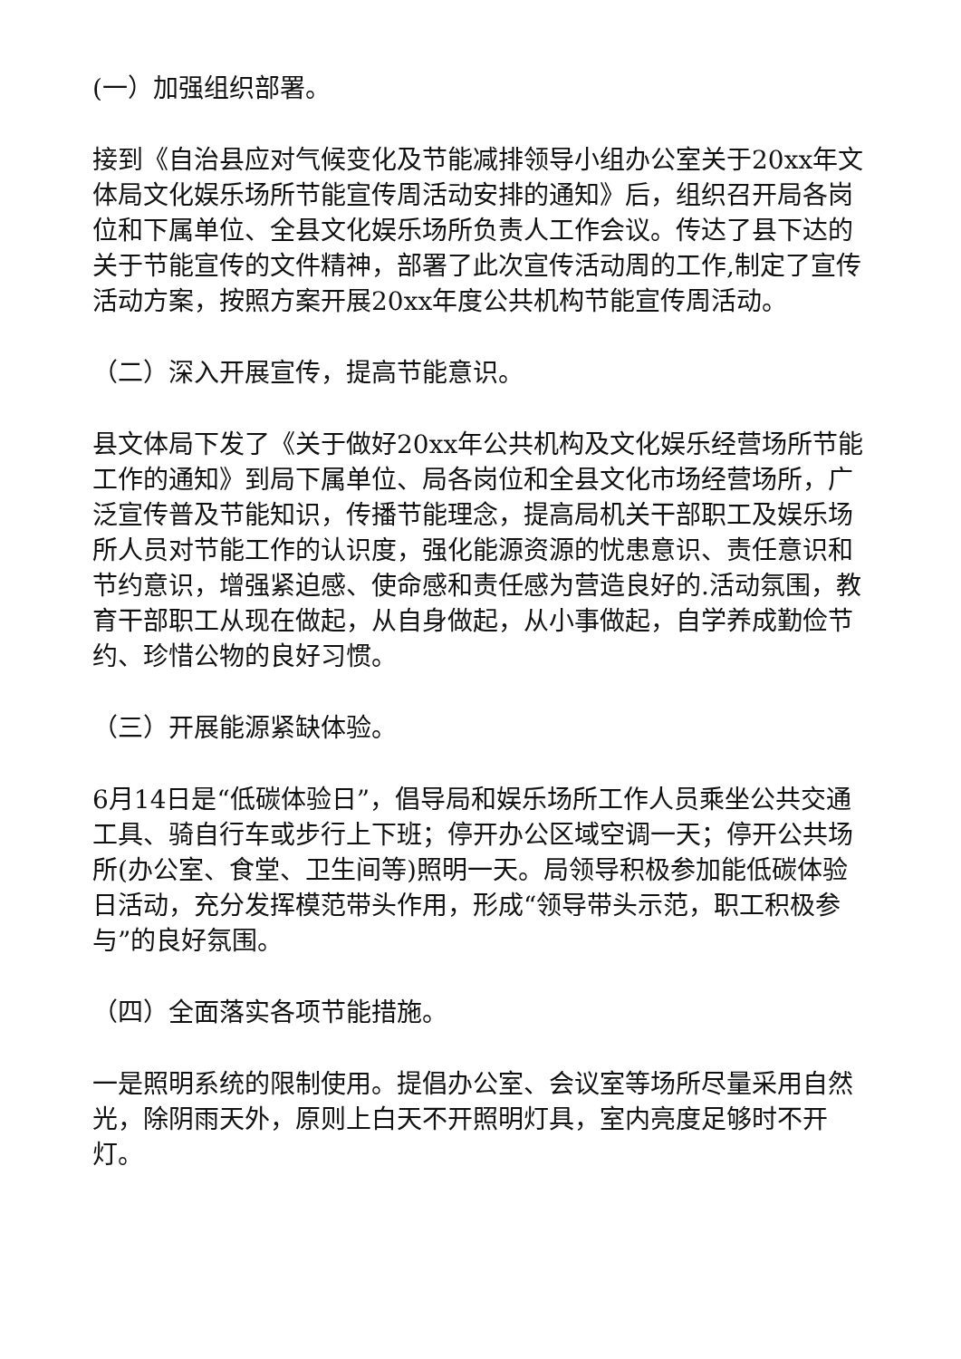(一）加强组织部署。
接到《自治县应对气候变化及节能减排领导小组办公室关于20xx年文体局文化娱乐场所节能宣传周活动安排的通知》后，组织召开局各岗位和下属单位、全县文化娱乐场所负责人工作会议。传达了县下达的关于节能宣传的文件精神，部署了此次宣传活动周的工作,制定了宣传活动方案，按照方案开展20xx年度公共机构节能宣传周活动。
（二）深入开展宣传，提高节能意识。
县文体局下发了《关于做好20xx年公共机构及文化娱乐经营场所节能工作的通知》到局下属单位、局各岗位和全县文化市场经营场所，广泛宣传普及节能知识，传播节能理念，提高局机关干部职工及娱乐场所人员对节能工作的认识度，强化能源资源的忧患意识、责任意识和节约意识，增强紧迫感、使命感和责任感为营造良好的.活动氛围，教育干部职工从现在做起，从自身做起，从小事做起，自学养成勤俭节约、珍惜公物的良好习惯。
（三）开展能源紧缺体验。
6月14日是“低碳体验日”，倡导局和娱乐场所工作人员乘坐公共交通工具、骑自行车或步行上下班；停开办公区域空调一天；停开公共场所(办公室、食堂、卫生间等)照明一天。局领导积极参加能低碳体验日活动，充分发挥模范带头作用，形成“领导带头示范，职工积极参与”的良好氛围。
（四）全面落实各项节能措施。
一是照明系统的限制使用。提倡办公室、会议室等场所尽量采用自然光，除阴雨天外，原则上白天不开照明灯具，室内亮度足够时不开灯。